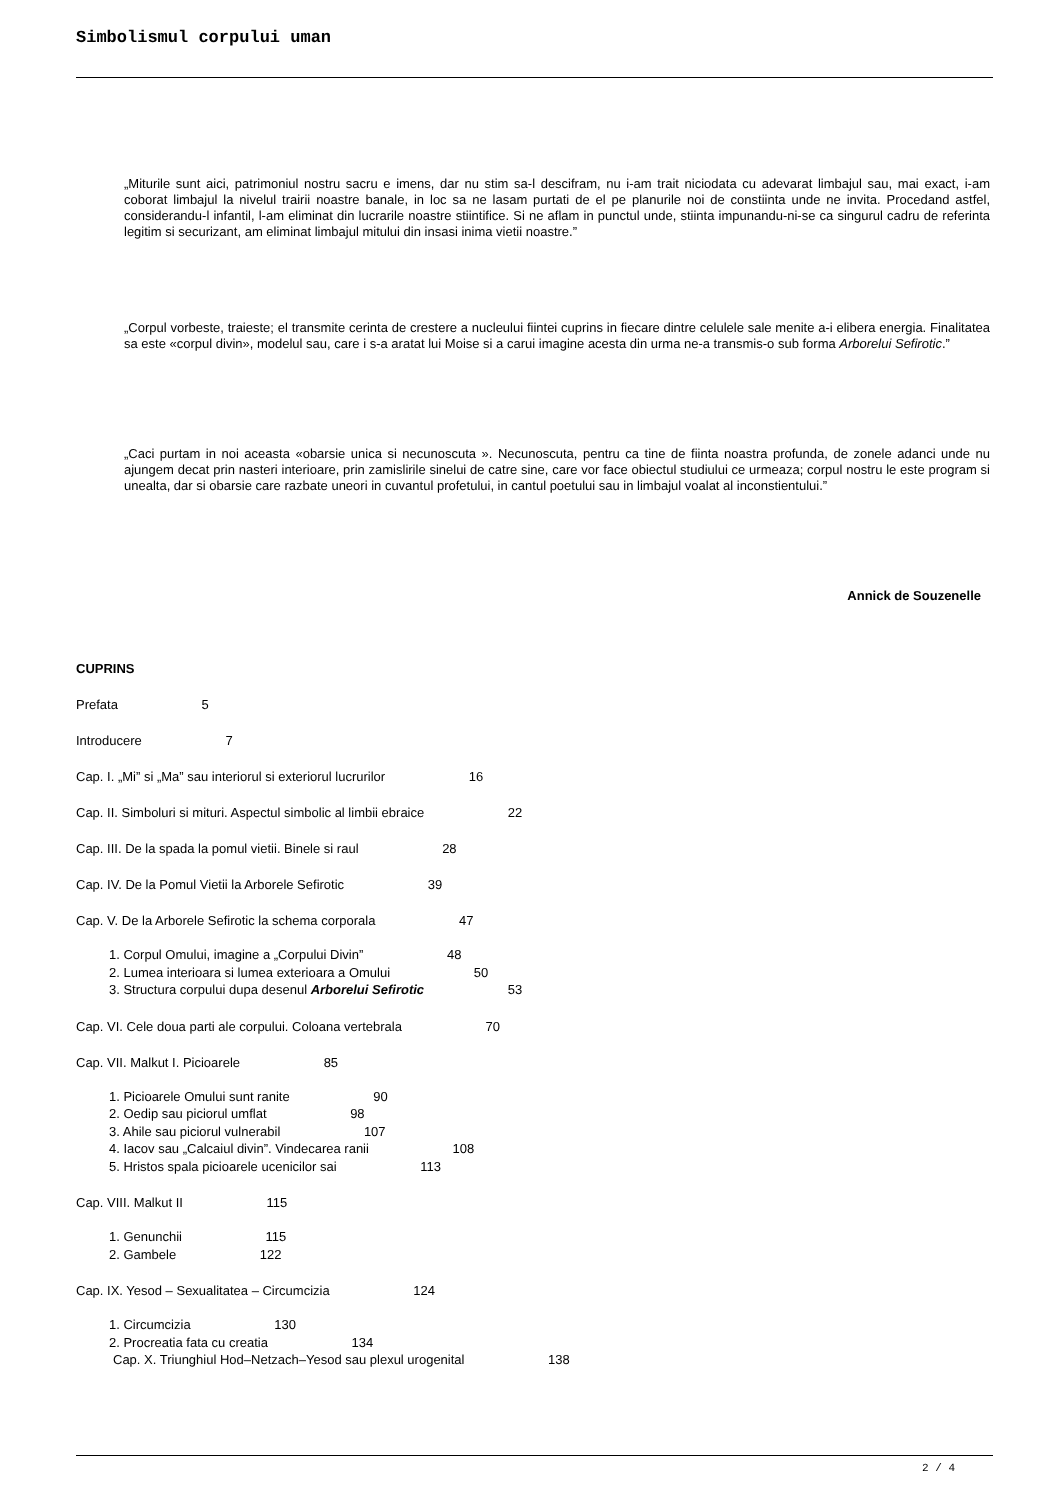Simbolismul corpului uman
„Miturile sunt aici, patrimoniul nostru sacru e imens, dar nu stim sa-l descifram, nu i-am trait niciodata cu adevarat limbajul sau, mai exact, i-am coborat limbajul la nivelul trairii noastre banale, in loc sa ne lasam purtati de el pe planurile noi de constiinta unde ne invita. Procedand astfel, considerandu-l infantil, l-am eliminat din lucrarile noastre stiintifice. Si ne aflam in punctul unde, stiinta impunandu-ni-se ca singurul cadru de referinta legitim si securizant, am eliminat limbajul mitului din insasi inima vietii noastre.”
„Corpul vorbeste, traieste; el transmite cerinta de crestere a nucleului fiintei cuprins in fiecare dintre celulele sale menite a-i elibera energia. Finalitatea sa este «corpul divin», modelul sau, care i s-a aratat lui Moise si a carui imagine acesta din urma ne-a transmis-o sub forma Arborelui Sefirotic.”
„Caci purtam in noi aceasta «obarsie unica si necunoscuta ». Necunoscuta, pentru ca tine de fiinta noastra profunda, de zonele adanci unde nu ajungem decat prin nasteri interioare, prin zamislirile sinelui de catre sine, care vor face obiectul studiului ce urmeaza; corpul nostru le este program si unealta, dar si obarsie care razbate uneori in cuvantul profetului, in cantul poetului sau in limbajul voalat al inconstientului.”
Annick de Souzenelle
CUPRINS
Prefata 5
Introducere 7
Cap. I. „Mi” si „Ma” sau interiorul si exteriorul lucrurilor 16
Cap. II. Simboluri si mituri. Aspectul simbolic al limbii ebraice 22
Cap. III. De la spada la pomul vietii. Binele si raul 28
Cap. IV. De la Pomul Vietii la Arborele Sefirotic 39
Cap. V. De la Arborele Sefirotic la schema corporala 47
1. Corpul Omului, imagine a „Corpului Divin” 48
2. Lumea interioara si lumea exterioara a Omului 50
3. Structura corpului dupa desenul Arborelui Sefirotic 53
Cap. VI. Cele doua parti ale corpului. Coloana vertebrala 70
Cap. VII. Malkut I. Picioarele 85
1. Picioarele Omului sunt ranite 90
2. Oedip sau piciorul umflat 98
3. Ahile sau piciorul vulnerabil 107
4. Iacov sau „Calcaiul divin”. Vindecarea ranii 108
5. Hristos spala picioarele ucenicilor sai 113
Cap. VIII. Malkut II 115
1. Genunchii 115
2. Gambele 122
Cap. IX. Yesod – Sexualitatea – Circumcizia 124
1. Circumcizia 130
2. Procreatia fata cu creatia 134
Cap. X. Triunghiul Hod–Netzach–Yesod sau plexul urogenital 138
2 / 4